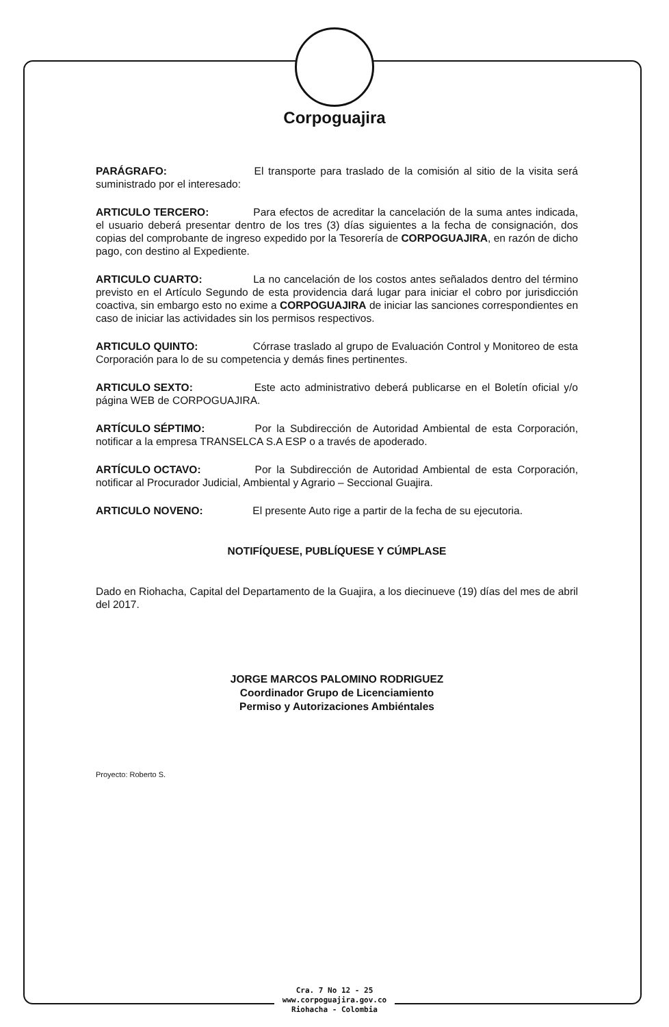Corpoguajira
PARÁGRAFO: El transporte para traslado de la comisión al sitio de la visita será suministrado por el interesado:
ARTICULO TERCERO: Para efectos de acreditar la cancelación de la suma antes indicada, el usuario deberá presentar dentro de los tres (3) días siguientes a la fecha de consignación, dos copias del comprobante de ingreso expedido por la Tesorería de CORPOGUAJIRA, en razón de dicho pago, con destino al Expediente.
ARTICULO CUARTO: La no cancelación de los costos antes señalados dentro del término previsto en el Artículo Segundo de esta providencia dará lugar para iniciar el cobro por jurisdicción coactiva, sin embargo esto no exime a CORPOGUAJIRA de iniciar las sanciones correspondientes en caso de iniciar las actividades sin los permisos respectivos.
ARTICULO QUINTO: Córrase traslado al grupo de Evaluación Control y Monitoreo de esta Corporación para lo de su competencia y demás fines pertinentes.
ARTICULO SEXTO: Este acto administrativo deberá publicarse en el Boletín oficial y/o página WEB de CORPOGUAJIRA.
ARTÍCULO SÉPTIMO: Por la Subdirección de Autoridad Ambiental de esta Corporación, notificar a la empresa TRANSELCA S.A ESP o a través de apoderado.
ARTÍCULO OCTAVO: Por la Subdirección de Autoridad Ambiental de esta Corporación, notificar al Procurador Judicial, Ambiental y Agrario – Seccional Guajira.
ARTICULO NOVENO: El presente Auto rige a partir de la fecha de su ejecutoria.
NOTIFÍQUESE, PUBLÍQUESE Y CÚMPLASE
Dado en Riohacha, Capital del Departamento de la Guajira, a los diecinueve (19) días del mes de abril del 2017.
JORGE MARCOS PALOMINO RODRIGUEZ
Coordinador Grupo de Licenciamiento
Permiso y Autorizaciones Ambiéntales
Proyecto: Roberto S.
Cra. 7 No 12 - 25
www.corpoguajira.gov.co
Riohacha - Colombia